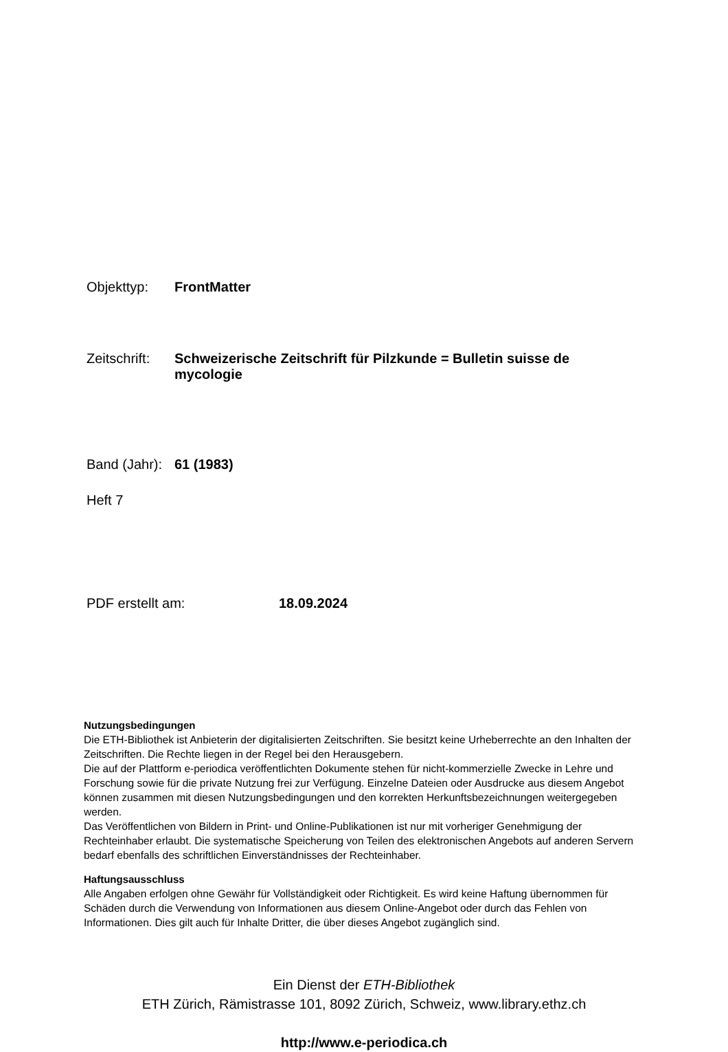Objekttyp: FrontMatter
Zeitschrift: Schweizerische Zeitschrift für Pilzkunde = Bulletin suisse de mycologie
Band (Jahr): 61 (1983)
Heft 7
PDF erstellt am: 18.09.2024
Nutzungsbedingungen
Die ETH-Bibliothek ist Anbieterin der digitalisierten Zeitschriften. Sie besitzt keine Urheberrechte an den Inhalten der Zeitschriften. Die Rechte liegen in der Regel bei den Herausgebern.
Die auf der Plattform e-periodica veröffentlichten Dokumente stehen für nicht-kommerzielle Zwecke in Lehre und Forschung sowie für die private Nutzung frei zur Verfügung. Einzelne Dateien oder Ausdrucke aus diesem Angebot können zusammen mit diesen Nutzungsbedingungen und den korrekten Herkunftsbezeichnungen weitergegeben werden.
Das Veröffentlichen von Bildern in Print- und Online-Publikationen ist nur mit vorheriger Genehmigung der Rechteinhaber erlaubt. Die systematische Speicherung von Teilen des elektronischen Angebots auf anderen Servern bedarf ebenfalls des schriftlichen Einverständnisses der Rechteinhaber.
Haftungsausschluss
Alle Angaben erfolgen ohne Gewähr für Vollständigkeit oder Richtigkeit. Es wird keine Haftung übernommen für Schäden durch die Verwendung von Informationen aus diesem Online-Angebot oder durch das Fehlen von Informationen. Dies gilt auch für Inhalte Dritter, die über dieses Angebot zugänglich sind.
Ein Dienst der ETH-Bibliothek
ETH Zürich, Rämistrasse 101, 8092 Zürich, Schweiz, www.library.ethz.ch
http://www.e-periodica.ch